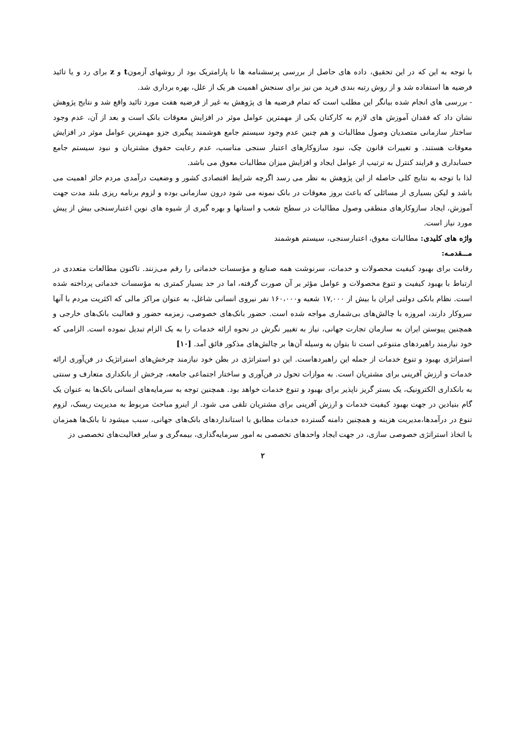با توجه به این که در این تحقیق، داده های حاصل از بررسی پرسشنامه ها نا پارامتریک بود از روشهای آزمونt و z برای رد و یا تائید فرضیه ها استفاده شد و از روش رتبه بندی فرید من نیز برای سنجش اهمیت هر یک از علل، بهره برداری شد.
- بررسی های انجام شده بیانگر این مطلب است که تمام فرضیه ها ی پژوهش به غیر از فرضیه هفت مورد تائید واقع شد و نتایج پژوهش نشان داد که فقدان آموزش های لازم به کارکنان یکی از مهمترین عوامل موثر در افزایش معوقات بانک است و بعد از آن، عدم وجود ساختار سازمانی متصدیان وصول مطالبات و هم چنین عدم وجود سیستم جامع هوشمند پیگیری جزو مهمترین عوامل موثر در افزایش معوقات هستند. و تغییرات قانون چک، نبود سازوکارهای اعتبار سنجی مناسب، عدم رعایت حقوق مشتریان و نبود سیستم جامع حسابداری و فرایند کنترل به ترتیب از عوامل ایجاد و افزایش میزان مطالبات معوق می باشد.
لذا با توجه به نتایج کلی حاصله از این پژوهش به نظر می رسد اگرچه شرایط اقتصادی کشور و وضعیت درآمدی مردم حائز اهمیت می باشد و لیکن بسیاری از مسائلی که باعث بروز معوقات در بانک نمونه می شود درون سازمانی بوده و لزوم برنامه ریزی بلند مدت جهت آموزش، ایجاد سازوکارهای منطقی وصول مطالبات در سطح شعب و استانها و بهره گیری از شیوه های نوین اعتبارسنجی بیش از پیش مورد نیاز است.
واژه های کلیدی: مطالبات معوق، اعتبارسنجی، سیستم هوشمند
مـــقدمـه:
رقابت برای بهبود کیفیت محصولات و خدمات، سرنوشت همه صنایع و مؤسسات خدماتی را رقم می‌زنند. تاکنون مطالعات متعددی در ارتباط با بهبود کیفیت و تنوع محصولات و عوامل مؤثر بر آن صورت گرفته، اما در حد بسیار کمتری به مؤسسات خدماتی پرداخته شده است. نظام بانکی دولتی ایران با بیش از ۱۷,۰۰۰ شعبه و۱۶۰،۰۰۰ نفر نیروی انسانی شاغل، به عنوان مراکز مالی که اکثریت مردم با آنها سروکار دارند، امروزه با چالش‌های بی‌شماری مواجه شده است. حضور بانک‌های خصوصی، زمزمه حضور و فعالیت بانک‌های خارجی و همچنین پیوستن ایران به سازمان تجارت جهانی، نیاز به تغییر نگرش در نحوه ارائه خدمات را به یک الزام تبدیل نموده است. الزامی که خود نیازمند راهبردهای متنوعی است تا بتوان به وسیله آن‌ها بر چالش‌های مذکور فائق آمد. [۱۰]
استراتژی بهبود و تنوع خدمات از جمله این راهبردهاست. این دو استراتژی در بطن خود نیازمند چرخش‌های استراتژیک در فن‌آوری ارائه خدمات و ارزش آفرینی برای مشتریان است. به موازات تحول در فن‌آوری و ساختار اجتماعی جامعه، چرخش از بانکداری متعارف و سنتی به بانکداری الکترونیک، یک بستر گریز ناپذیر برای بهبود و تنوع خدمات خواهد بود. همچنین توجه به سرمایه‌های انسانی بانک‌ها به عنوان یک گام بنیادین در جهت بهبود کیفیت خدمات و ارزش آفرینی برای مشتریان تلقی می شود. از اینرو مباحث مربوط به مدیریت ریسک، لزوم تنوع در درآمدها،مدیریت هزینه و همچنین دامنه گسترده خدمات مطابق با استانداردهای بانک‌های جهانی، سبب میشود تا بانک‌ها همزمان با اتخاذ استراتژی خصوصی سازی، در جهت ایجاد واحدهای تخصصی به امور سرمایه‌گذاری، بیمه‌گری و سایر فعالیت‌های تخصصی دز
۲